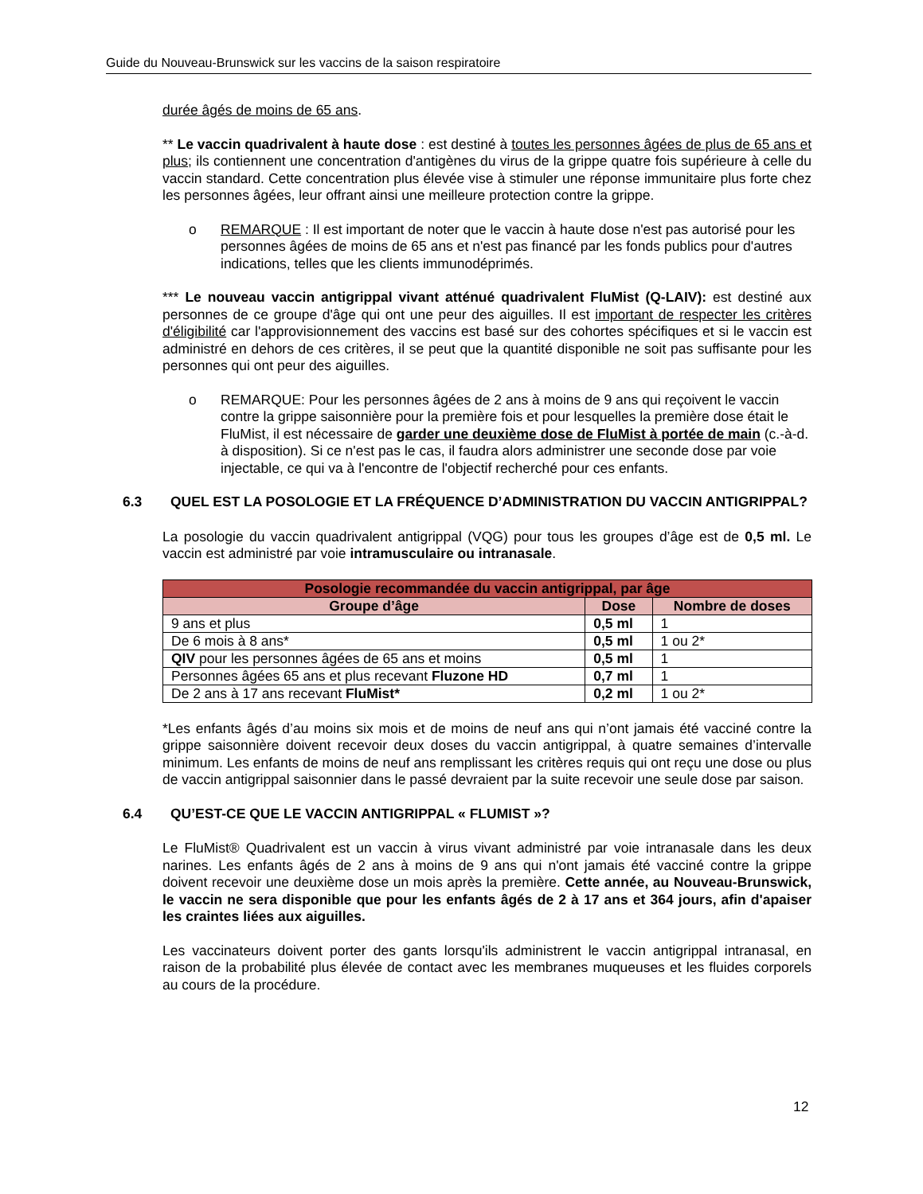Guide du Nouveau-Brunswick sur les vaccins de la saison respiratoire
durée âgés de moins de 65 ans.
** Le vaccin quadrivalent à haute dose : est destiné à toutes les personnes âgées de plus de 65 ans et plus; ils contiennent une concentration d'antigènes du virus de la grippe quatre fois supérieure à celle du vaccin standard. Cette concentration plus élevée vise à stimuler une réponse immunitaire plus forte chez les personnes âgées, leur offrant ainsi une meilleure protection contre la grippe.
o REMARQUE : Il est important de noter que le vaccin à haute dose n'est pas autorisé pour les personnes âgées de moins de 65 ans et n'est pas financé par les fonds publics pour d'autres indications, telles que les clients immunodéprimés.
*** Le nouveau vaccin antigrippal vivant atténué quadrivalent FluMist (Q-LAIV): est destiné aux personnes de ce groupe d'âge qui ont une peur des aiguilles. Il est important de respecter les critères d'éligibilité car l'approvisionnement des vaccins est basé sur des cohortes spécifiques et si le vaccin est administré en dehors de ces critères, il se peut que la quantité disponible ne soit pas suffisante pour les personnes qui ont peur des aiguilles.
o REMARQUE: Pour les personnes âgées de 2 ans à moins de 9 ans qui reçoivent le vaccin contre la grippe saisonnière pour la première fois et pour lesquelles la première dose était le FluMist, il est nécessaire de garder une deuxième dose de FluMist à portée de main (c.-à-d. à disposition). Si ce n'est pas le cas, il faudra alors administrer une seconde dose par voie injectable, ce qui va à l'encontre de l'objectif recherché pour ces enfants.
6.3 QUEL EST LA POSOLOGIE ET LA FRÉQUENCE D’ADMINISTRATION DU VACCIN ANTIGRIPPAL?
La posologie du vaccin quadrivalent antigrippal (VQG) pour tous les groupes d’âge est de 0,5 ml. Le vaccin est administré par voie intramusculaire ou intranasale.
| Posologie recommandée du vaccin antigrippal, par âge | | |
| --- | --- | --- |
| Groupe d’âge | Dose | Nombre de doses |
| 9 ans et plus | 0,5 ml | 1 |
| De 6 mois à 8 ans* | 0,5 ml | 1 ou 2* |
| QIV pour les personnes âgées de 65 ans et moins | 0,5 ml | 1 |
| Personnes âgées 65 ans et plus recevant Fluzone HD | 0,7 ml | 1 |
| De 2 ans à 17 ans recevant FluMist* | 0,2 ml | 1 ou 2* |
*Les enfants âgés d’au moins six mois et de moins de neuf ans qui n’ont jamais été vacciné contre la grippe saisonnière doivent recevoir deux doses du vaccin antigrippal, à quatre semaines d’intervalle minimum. Les enfants de moins de neuf ans remplissant les critères requis qui ont reçu une dose ou plus de vaccin antigrippal saisonnier dans le passé devraient par la suite recevoir une seule dose par saison.
6.4 QU’EST-CE QUE LE VACCIN ANTIGRIPPAL « FLUMIST »?
Le FluMist® Quadrivalent est un vaccin à virus vivant administré par voie intranasale dans les deux narines. Les enfants âgés de 2 ans à moins de 9 ans qui n'ont jamais été vacciné contre la grippe doivent recevoir une deuxième dose un mois après la première. Cette année, au Nouveau-Brunswick, le vaccin ne sera disponible que pour les enfants âgés de 2 à 17 ans et 364 jours, afin d'apaiser les craintes liées aux aiguilles.
Les vaccinateurs doivent porter des gants lorsqu'ils administrent le vaccin antigrippal intranasal, en raison de la probabilité plus élevée de contact avec les membranes muqueuses et les fluides corporels au cours de la procédure.
12